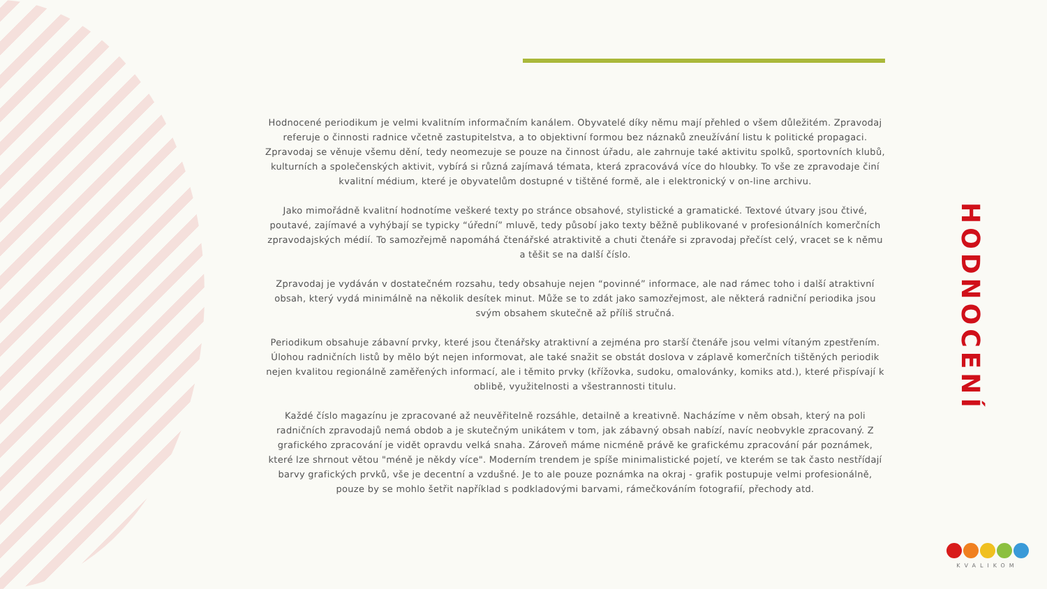Hodnocené periodikum je velmi kvalitním informačním kanálem. Obyvatelé díky němu mají přehled o všem důležitém. Zpravodaj referuje o činnosti radnice včetně zastupitelstva, a to objektivní formou bez náznaků zneužívání listu k politické propagaci. Zpravodaj se věnuje všemu dění, tedy neomezuje se pouze na činnost úřadu, ale zahrnuje také aktivitu spolků, sportovních klubů, kulturních a společenských aktivit, vybírá si různá zajímavá témata, která zpracovává více do hloubky. To vše ze zpravodaje činí kvalitní médium, které je obyvatelům dostupné v tištěné formě, ale i elektronický v on-line archivu.
Jako mimořádně kvalitní hodnotíme veškeré texty po stránce obsahové, stylistické a gramatické. Textové útvary jsou čtivé, poutavé, zajímavé a vyhýbají se typicky “úřední” mluvě, tedy působí jako texty běžně publikované v profesionálních komerčních zpravodajských médií. To samozřejmě napomáhá čtenářské atraktivitě a chuti čtenáře si zpravodaj přečíst celý, vracet se k němu a těšit se na další číslo.
Zpravodaj je vydáván v dostatečném rozsahu, tedy obsahuje nejen “povinné” informace, ale nad rámec toho i další atraktivní obsah, který vydá minimálně na několik desítek minut. Může se to zdát jako samozřejmost, ale některá radniční periodika jsou svým obsahem skutečně až příliš stručná.
Periodikum obsahuje zábavní prvky, které jsou čtenářsky atraktivní a zejména pro starší čtenáře jsou velmi vítaným zpestřením. Úlohou radničních listů by mělo být nejen informovat, ale také snažit se obstát doslova v záplavě komerčních tištěných periodik nejen kvalitou regionálně zaměřených informací, ale i těmito prvky (křížovka, sudoku, omalovánky, komiks atd.), které přispívají k oblibě, využitelnosti a všestrannosti titulu.
Každé číslo magazínu je zpracované až neuvěřitelně rozsáhle, detailně a kreativně. Nacházíme v něm obsah, který na poli radničních zpravodajů nemá obdob a je skutečným unikátem v tom, jak zábavný obsah nabízí, navíc neobvykle zpracovaný. Z grafického zpracování je vidět opravdu velká snaha. Zároveň máme nicméně právě ke grafickému zpracování pár poznámek, které lze shrnout větou "méně je někdy více". Moderním trendem je spíše minimalistické pojetí, ve kterém se tak často nestřídají barvy grafických prvků, vše je decentní a vzdušné. Je to ale pouze poznámka na okraj - grafik postupuje velmi profesionálně, pouze by se mohlo šetřit například s podkladovými barvami, rámečkováním fotografií, přechody atd.
HODNOCENÍ
KVALIKOM